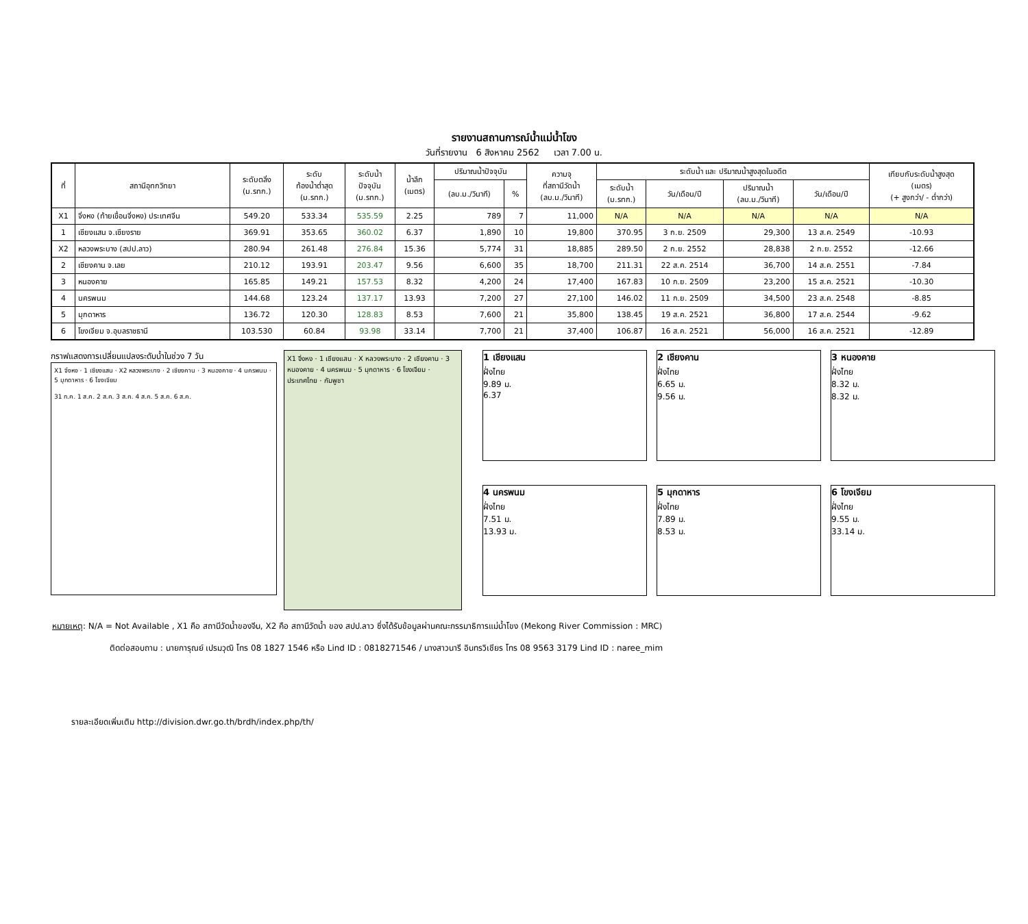รายงานสถานการณ์น้ำแม่น้ำโขง
วันที่รายงาน 6 สิงหาคม 2562 เวลา 7.00 น.
| ที่ | สถานีอุทกวิทยา | ระดับตลิ่ง (ม.รทก.) | ระดับ ท้องน้ำต่ำสุด (ม.รทก.) | ระดับน้ำ ปัจจุบัน (ม.รทก.) | น้ำลึก (เมตร) | ปริมาณน้ำปัจจุบัน | | ความจุ ที่สถานีวัดน้ำ (ลบ.ม./วินาที) | ระดับน้ำ และ ปริมาณน้ำสูงสุดในอดีต | | | | เทียบกับระดับน้ำสูงสุด (เมตร) (+ สูงกว่า/ - ต่ำกว่า) |
| --- | --- | --- | --- | --- | --- | --- | --- | --- | --- | --- | --- | --- | --- |
| | | | | | | | | | ระดับน้ำ (ม.รทก.) | วัน/เดือน/ปี | ปริมาณน้ำ (ลบ.ม./วินาที) | วัน/เดือน/ปี | |
| | | | | | | (ลบ.ม./วินาที) | % | | | | | | |
| X1 | จิ่งหง (ท้ายเขื่อนจิ่งหง) ประเทศจีน | 549.20 | 533.34 | 535.59 | 2.25 | 789 | 7 | 11,000 | N/A | N/A | N/A | N/A | N/A |
| 1 | เชียงแสน จ.เชียงราย | 369.91 | 353.65 | 360.02 | 6.37 | 1,890 | 10 | 19,800 | 370.95 | 3 ก.ย. 2509 | 29,300 | 13 ส.ค. 2549 | -10.93 |
| X2 | หลวงพระบาง (สปป.ลาว) | 280.94 | 261.48 | 276.84 | 15.36 | 5,774 | 31 | 18,885 | 289.50 | 2 ก.ย. 2552 | 28,838 | 2 ก.ย. 2552 | -12.66 |
| 2 | เชียงคาน จ.เลย | 210.12 | 193.91 | 203.47 | 9.56 | 6,600 | 35 | 18,700 | 211.31 | 22 ส.ค. 2514 | 36,700 | 14 ส.ค. 2551 | -7.84 |
| 3 | หนองคาย | 165.85 | 149.21 | 157.53 | 8.32 | 4,200 | 24 | 17,400 | 167.83 | 10 ก.ย. 2509 | 23,200 | 15 ส.ค. 2521 | -10.30 |
| 4 | นครพนม | 144.68 | 123.24 | 137.17 | 13.93 | 7,200 | 27 | 27,100 | 146.02 | 11 ก.ย. 2509 | 34,500 | 23 ส.ค. 2548 | -8.85 |
| 5 | มุกดาหาร | 136.72 | 120.30 | 128.83 | 8.53 | 7,600 | 21 | 35,800 | 138.45 | 19 ส.ค. 2521 | 36,800 | 17 ส.ค. 2544 | -9.62 |
| 6 | โขงเจียม จ.อุบลราชธานี | 103.530 | 60.84 | 93.98 | 33.14 | 7,700 | 21 | 37,400 | 106.87 | 16 ส.ค. 2521 | 56,000 | 16 ส.ค. 2521 | -12.89 |
กราฟแสดงการเปลี่ยนแปลงระดับน้ำในช่วง 7 วัน
X1 จิ่งหง · 1 เชียงแสน · X2 หลวงพระบาง · 2 เชียงคาน · 3 หนองคาย · 4 นครพนม · 5 มุกดาหาร · 6 โขงเจียม
31 ก.ค. 1 ส.ค. 2 ส.ค. 3 ส.ค. 4 ส.ค. 5 ส.ค. 6 ส.ค.
X1 จิ่งหง · 1 เชียงแสน · X หลวงพระบาง · 2 เชียงคาน · 3 หนองคาย · 4 นครพนม · 5 มุกดาหาร · 6 โขงเจียม · ประเทศไทย · กัมพูชา
1 เชียงแสน
ฝั่งไทย
9.89 ม.
6.37
2 เชียงคาน
ฝั่งไทย
6.65 ม.
9.56 ม.
3 หนองคาย
ฝั่งไทย
8.32 ม.
8.32 ม.
4 นครพนม
ฝั่งไทย
7.51 ม.
13.93 ม.
5 มุกดาหาร
ฝั่งไทย
7.89 ม.
8.53 ม.
6 โขงเจียม
ฝั่งไทย
9.55 ม.
33.14 ม.
หมายเหตุ: N/A = Not Available , X1 คือ สถานีวัดน้ำของจีน, X2 คือ สถานีวัดน้ำ ของ สปป.ลาว ซึ่งได้รับข้อมูลผ่านคณะกรรมาธิการแม่น้ำโขง (Mekong River Commission : MRC)
ติดต่อสอบถาม : นายการุณย์ เปรมวุฒิ โทร 08 1827 1546 หรือ Lind ID : 0818271546 / นางสาวนารี อินทรวิเชียร โทร 08 9563 3179 Lind ID : naree_mim
รายละเอียดเพิ่มเติม http://division.dwr.go.th/brdh/index.php/th/